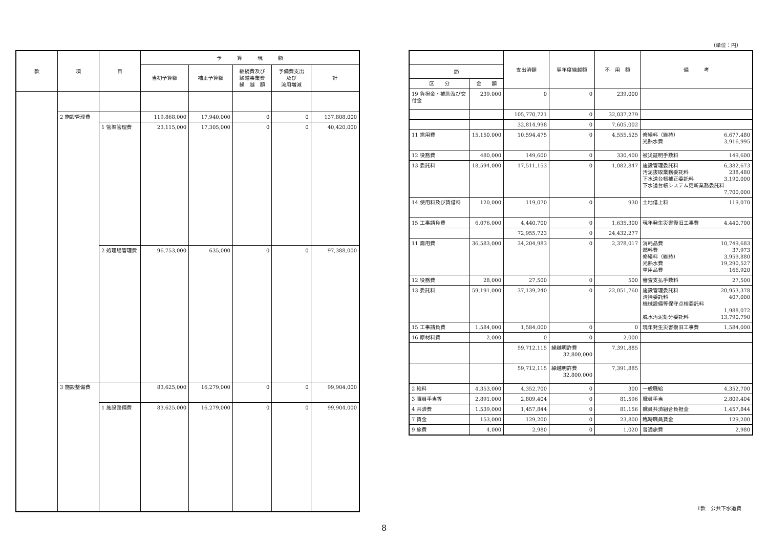（単位：円）
| 款 | 項 | 目 | 予 算 現 額 | | | | |
| --- | --- | --- | --- | --- | --- | --- | --- |
| | | | 当初予算額 | 補正予算額 | 継続費及び 繰越事業費 繰 越 額 | 予備費支出 及び 流用増減 | 計 |
| | 2 施設管理費 | | 119,868,000 | 17,940,000 | 0 | 0 | 137,808,000 |
| | | 1 管渠管理費 | 23,115,000 | 17,305,000 | 0 | 0 | 40,420,000 |
| | | 2 処理場管理費 | 96,753,000 | 635,000 | 0 | 0 | 97,388,000 |
| | 3 施設整備費 | | 83,625,000 | 16,279,000 | 0 | 0 | 99,904,000 |
| | | 1 施設整備費 | 83,625,000 | 16,279,000 | 0 | 0 | 99,904,000 |
| | | 支出済額 | 翌年度繰越額 | 不 用 額 | 備 考 |
| --- | --- | --- | --- | --- | --- |
| 節 | | | | | |
| 区 分 | 金 額 | | | | |
| 19 負担金・補助及び交付金 | 239,000 | 0 | 0 | 239,000 | |
| | | 105,770,721 | 0 | 32,037,279 | |
| | | 32,814,998 | 0 | 7,605,002 | |
| 11 需用費 | 15,150,000 | 10,594,475 | 0 | 4,555,525 | 修繕料（維持） 6,677,480 光熱水費 3,916,995 |
| 12 役務費 | 480,000 | 149,600 | 0 | 330,400 | 被災証明手数料 149,600 |
| 13 委託料 | 18,594,000 | 17,511,153 | 0 | 1,082,847 | 施設管理委託料 6,382,673 汚泥抜取業務委託料 238,480 下水道台帳補正委託料 3,190,000 下水道台帳システム更新業務委託料 7,700,000 |
| 14 使用料及び賃借料 | 120,000 | 119,070 | 0 | 930 | 土地借上料 119,070 |
| 15 工事請負費 | 6,076,000 | 4,440,700 | 0 | 1,635,300 | 現年発生災害復旧工事費 4,440,700 |
| | | 72,955,723 | 0 | 24,432,277 | |
| 11 需用費 | 36,583,000 | 34,204,983 | 0 | 2,378,017 | 消耗品費 10,749,683 燃料費 37,973 修繕料（維持） 3,959,880 光熱水費 19,290,527 重用品費 166,920 |
| 12 役務費 | 28,000 | 27,500 | 0 | 500 | 審査支払手数料 27,500 |
| 13 委託料 | 59,191,000 | 37,139,240 | 0 | 22,051,760 | 施設管理委託料 20,953,378 清掃委託料 407,000 機械設備等保守点検委託料 1,988,072 脱水汚泥処分委託料 13,790,790 |
| 15 工事請負費 | 1,584,000 | 1,584,000 | 0 | 0 | 現年発生災害復旧工事費 1,584,000 |
| 16 原材料費 | 2,000 | 0 | 0 | 2,000 | |
| | | 59,712,115 | 繰越明許費 32,800,000 | 7,391,885 | |
| | | 59,712,115 | 繰越明許費 32,800,000 | 7,391,885 | |
| 2 給料 | 4,353,000 | 4,352,700 | 0 | 300 | 一般職給 4,352,700 |
| 3 職員手当等 | 2,891,000 | 2,809,404 | 0 | 81,596 | 職員手当 2,809,404 |
| 4 共済費 | 1,539,000 | 1,457,844 | 0 | 81,156 | 職員共済組合負担金 1,457,844 |
| 7 賃金 | 153,000 | 129,200 | 0 | 23,800 | 臨時職員賃金 129,200 |
| 9 旅費 | 4,000 | 2,980 | 0 | 1,020 | 普通旅費 2,980 |
1款　公共下水道費
8